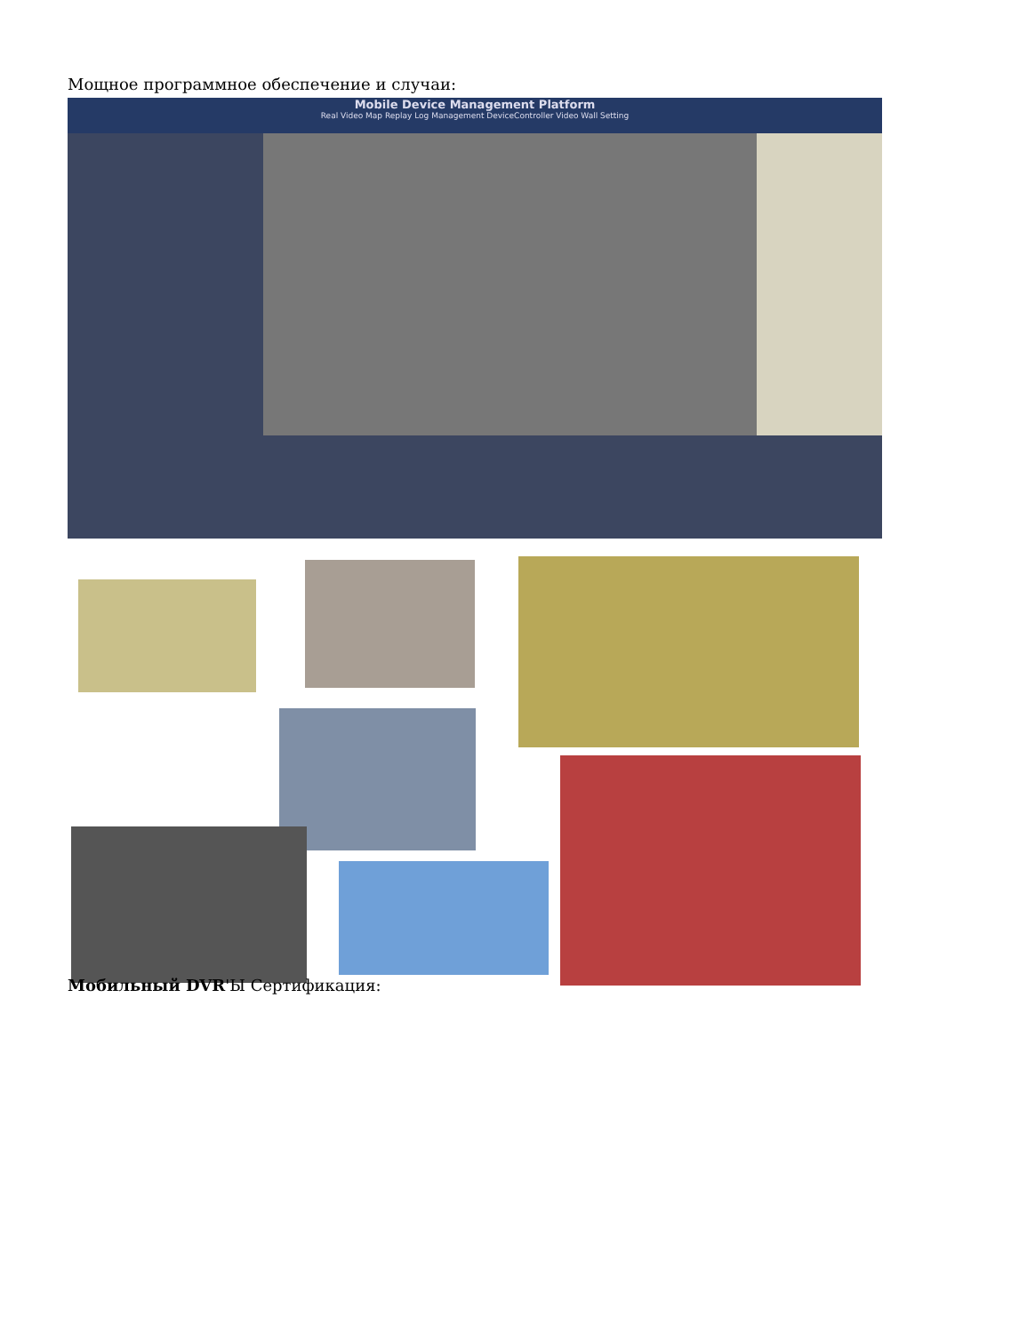Мощное программное обеспечение и случаи:
Mobile Device Management Platform
Real Video Map Replay Log Management DeviceController Video Wall Setting
Мобильный DVR'Ы Сертификация: